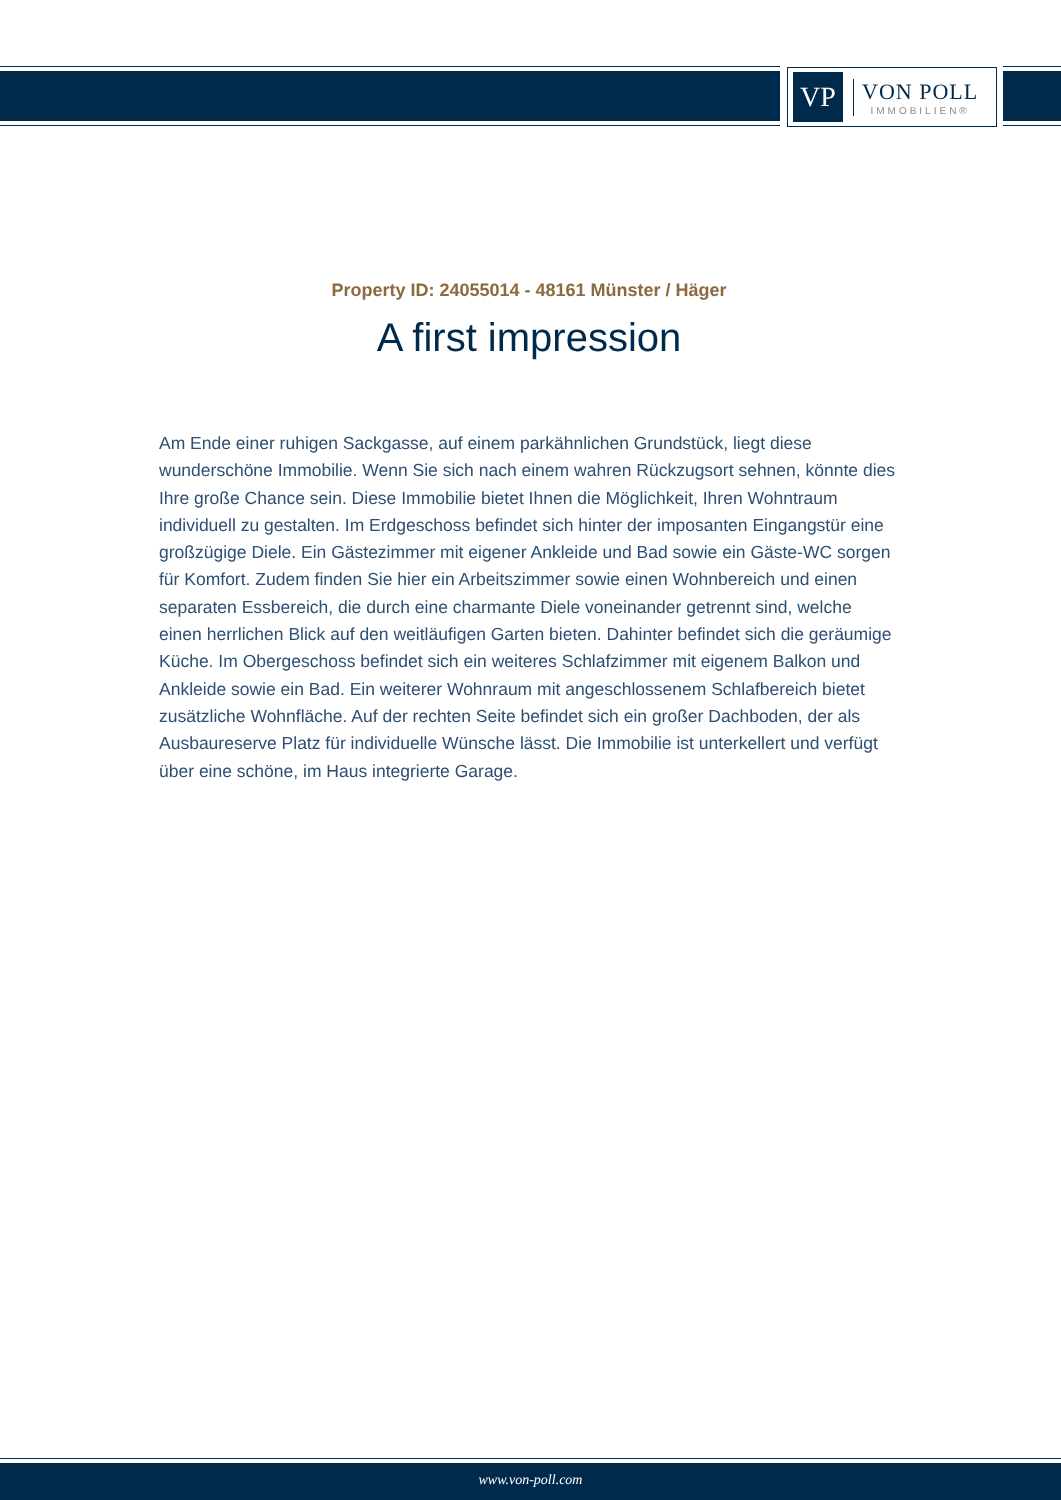VP
VON POLL
IMMOBILIEN®
Property ID: 24055014 - 48161 Münster / Häger
A first impression
Am Ende einer ruhigen Sackgasse, auf einem parkähnlichen Grundstück, liegt diese wunderschöne Immobilie. Wenn Sie sich nach einem wahren Rückzugsort sehnen, könnte dies Ihre große Chance sein. Diese Immobilie bietet Ihnen die Möglichkeit, Ihren Wohntraum individuell zu gestalten. Im Erdgeschoss befindet sich hinter der imposanten Eingangstür eine großzügige Diele. Ein Gästezimmer mit eigener Ankleide und Bad sowie ein Gäste-WC sorgen für Komfort. Zudem finden Sie hier ein Arbeitszimmer sowie einen Wohnbereich und einen separaten Essbereich, die durch eine charmante Diele voneinander getrennt sind, welche einen herrlichen Blick auf den weitläufigen Garten bieten. Dahinter befindet sich die geräumige Küche. Im Obergeschoss befindet sich ein weiteres Schlafzimmer mit eigenem Balkon und Ankleide sowie ein Bad. Ein weiterer Wohnraum mit angeschlossenem Schlafbereich bietet zusätzliche Wohnfläche. Auf der rechten Seite befindet sich ein großer Dachboden, der als Ausbaureserve Platz für individuelle Wünsche lässt. Die Immobilie ist unterkellert und verfügt über eine schöne, im Haus integrierte Garage.
www.von-poll.com